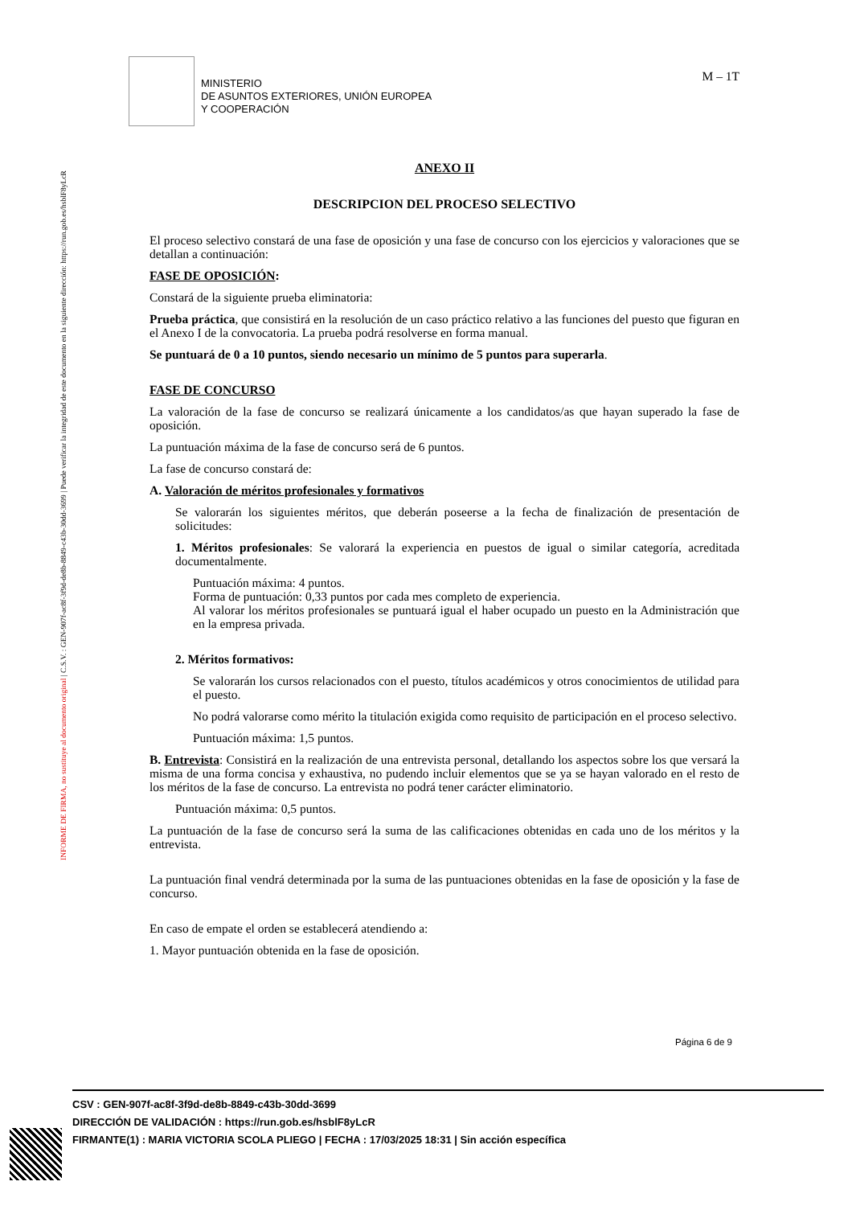INFORME DE FIRMA, no sustituye al documento original | C.S.V. : GEN-907f-ac8f-3f9d-de8b-8849-c43b-30dd-3699 | Puede verificar la integridad de este documento en la siguiente dirección: https://run.gob.es/hsblF8yLcR
MINISTERIO
DE ASUNTOS EXTERIORES, UNIÓN EUROPEA
Y COOPERACIÓN
M – 1T
ANEXO II
DESCRIPCION DEL PROCESO SELECTIVO
El proceso selectivo constará de una fase de oposición y una fase de concurso con los ejercicios y valoraciones que se detallan a continuación:
FASE DE OPOSICIÓN:
Constará de la siguiente prueba eliminatoria:
Prueba práctica, que consistirá en la resolución de un caso práctico relativo a las funciones del puesto que figuran en el Anexo I de la convocatoria. La prueba podrá resolverse en forma manual.
Se puntuará de 0 a 10 puntos, siendo necesario un mínimo de 5 puntos para superarla.
FASE DE CONCURSO
La valoración de la fase de concurso se realizará únicamente a los candidatos/as que hayan superado la fase de oposición.
La puntuación máxima de la fase de concurso será de 6 puntos.
La fase de concurso constará de:
A. Valoración de méritos profesionales y formativos
Se valorarán los siguientes méritos, que deberán poseerse a la fecha de finalización de presentación de solicitudes:
1. Méritos profesionales: Se valorará la experiencia en puestos de igual o similar categoría, acreditada documentalmente.
Puntuación máxima: 4 puntos.
Forma de puntuación: 0,33 puntos por cada mes completo de experiencia.
Al valorar los méritos profesionales se puntuará igual el haber ocupado un puesto en la Administración que en la empresa privada.
2. Méritos formativos:
Se valorarán los cursos relacionados con el puesto, títulos académicos y otros conocimientos de utilidad para el puesto.
No podrá valorarse como mérito la titulación exigida como requisito de participación en el proceso selectivo.
Puntuación máxima: 1,5 puntos.
B. Entrevista: Consistirá en la realización de una entrevista personal, detallando los aspectos sobre los que versará la misma de una forma concisa y exhaustiva, no pudendo incluir elementos que se ya se hayan valorado en el resto de los méritos de la fase de concurso. La entrevista no podrá tener carácter eliminatorio.
Puntuación máxima: 0,5 puntos.
La puntuación de la fase de concurso será la suma de las calificaciones obtenidas en cada uno de los méritos y la entrevista.
La puntuación final vendrá determinada por la suma de las puntuaciones obtenidas en la fase de oposición y la fase de concurso.
En caso de empate el orden se establecerá atendiendo a:
1. Mayor puntuación obtenida en la fase de oposición.
Página 6 de 9
CSV : GEN-907f-ac8f-3f9d-de8b-8849-c43b-30dd-3699
DIRECCIÓN DE VALIDACIÓN : https://run.gob.es/hsblF8yLcR
FIRMANTE(1) : MARIA VICTORIA SCOLA PLIEGO | FECHA : 17/03/2025 18:31 | Sin acción específica